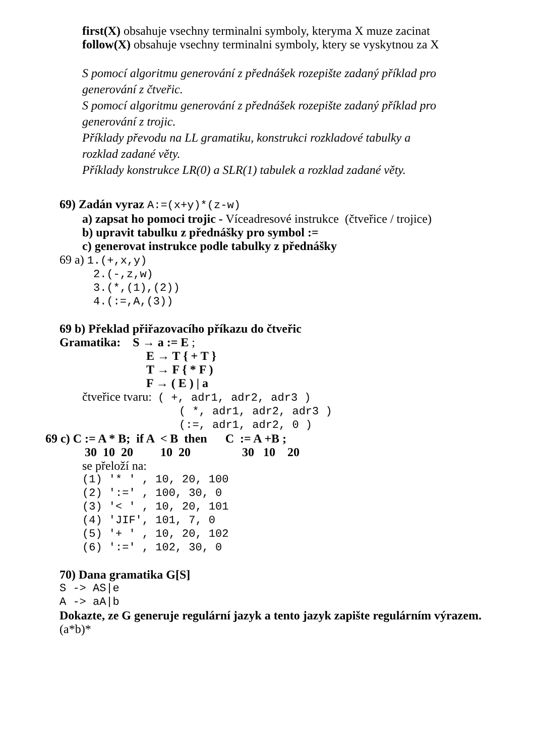first(X) obsahuje vsechny terminalni symboly, kteryma X muze zacinat
follow(X) obsahuje vsechny terminalni symboly, ktery se vyskytnou za X
S pomocí algoritmu generování z přednášek rozepište zadaný příklad pro generování z čtveřic. S pomocí algoritmu generování z přednášek rozepište zadaný příklad pro generování z trojic. Příklady převodu na LL gramatiku, konstrukci rozkladové tabulky a rozklad zadané věty. Příklady konstrukce LR(0) a SLR(1) tabulek a rozklad zadané věty.
69) Zadán vyraz A:=(x+y)*(z-w)
a) zapsat ho pomoci trojic - Víceadresové instrukce (čtveřice / trojice)
b) upravit tabulku z přednášky pro symbol :=
c) generovat instrukce podle tabulky z přednášky
69 a) 1.(+,x,y)
2.(-,z,w) 3.(*,(1),(2)) 4.(:=,A,(3))
69 b) Překlad přiřazovacího příkazu do čtveřic
Gramatika: S → a := E ;
E → T { + T } T → F { * F ) F → ( E ) | a
čtveřice tvaru: ( +, adr1, adr2, adr3 )
( *, adr1, adr2, adr3 ) (:=, adr1, adr2, 0 )
69 c) C := A * B; if A < B then C := A +B ;
30 10 20 10 20 30 10 20
se přeloží na:
(1) '* ' , 10, 20, 100 (2) ':=' , 100, 30, 0 (3) '< ' , 10, 20, 101 (4) 'JIF', 101, 7, 0 (5) '+ ' , 10, 20, 102 (6) ':=' , 102, 30, 0
70) Dana gramatika G[S]
S -> AS|e A -> aA|b
Dokazte, ze G generuje regulární jazyk a tento jazyk zapište regulárním výrazem.
(a*b)*